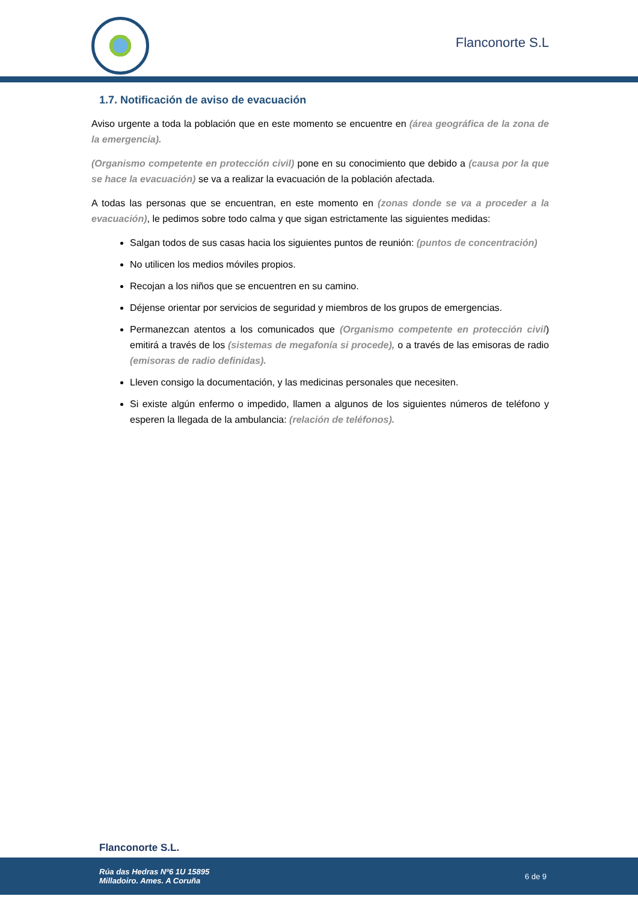Flanconorte S.L
1.7. Notificación de aviso de evacuación
Aviso urgente a toda la población que en este momento se encuentre en (área geográfica de la zona de la emergencia).
(Organismo competente en protección civil) pone en su conocimiento que debido a (causa por la que se hace la evacuación) se va a realizar la evacuación de la población afectada.
A todas las personas que se encuentran, en este momento en (zonas donde se va a proceder a la evacuación), le pedimos sobre todo calma y que sigan estrictamente las siguientes medidas:
Salgan todos de sus casas hacia los siguientes puntos de reunión: (puntos de concentración)
No utilicen los medios móviles propios.
Recojan a los niños que se encuentren en su camino.
Déjense orientar por servicios de seguridad y miembros de los grupos de emergencias.
Permanezcan atentos a los comunicados que (Organismo competente en protección civil) emitirá a través de los (sistemas de megafonía si procede), o a través de las emisoras de radio (emisoras de radio definidas).
Lleven consigo la documentación, y las medicinas personales que necesiten.
Si existe algún enfermo o impedido, llamen a algunos de los siguientes números de teléfono y esperen la llegada de la ambulancia: (relación de teléfonos).
Flanconorte S.L.
Rúa das Hedras Nº6 1U 15895
Milladoiro. Ames. A Coruña
6 de 9